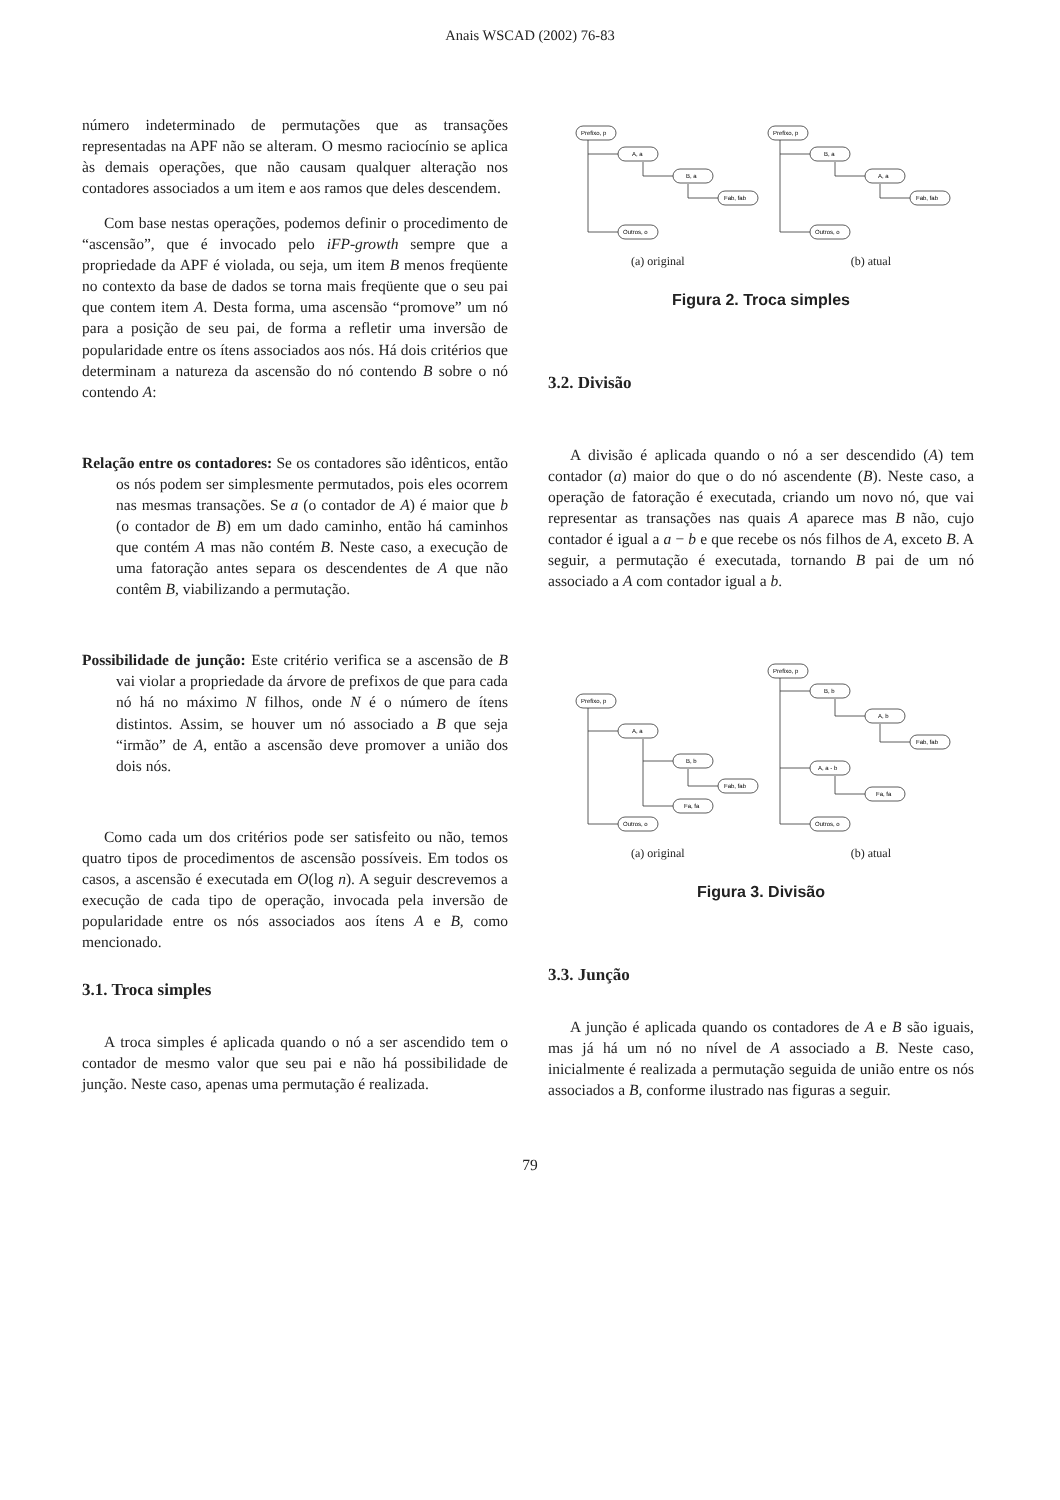Anais WSCAD (2002) 76-83
número indeterminado de permutações que as transações representadas na APF não se alteram. O mesmo raciocínio se aplica às demais operações, que não causam qualquer alteração nos contadores associados a um item e aos ramos que deles descendem.
Com base nestas operações, podemos definir o procedimento de “ascensão”, que é invocado pelo iFP-growth sempre que a propriedade da APF é violada, ou seja, um item B menos freqüente no contexto da base de dados se torna mais freqüente que o seu pai que contem item A. Desta forma, uma ascensão “promove” um nó para a posição de seu pai, de forma a refletir uma inversão de popularidade entre os ítens associados aos nós. Há dois critérios que determinam a natureza da ascensão do nó contendo B sobre o nó contendo A:
Relação entre os contadores: Se os contadores são idênticos, então os nós podem ser simplesmente permutados, pois eles ocorrem nas mesmas transações. Se a (o contador de A) é maior que b (o contador de B) em um dado caminho, então há caminhos que contém A mas não contém B. Neste caso, a execução de uma fatoração antes separa os descendentes de A que não contêm B, viabilizando a permutação.
Possibilidade de junção: Este critério verifica se a ascensão de B vai violar a propriedade da árvore de prefixos de que para cada nó há no máximo N filhos, onde N é o número de ítens distintos. Assim, se houver um nó associado a B que seja “irmão” de A, então a ascensão deve promover a união dos dois nós.
Como cada um dos critérios pode ser satisfeito ou não, temos quatro tipos de procedimentos de ascensão possíveis. Em todos os casos, a ascensão é executada em O(log n). A seguir descrevemos a execução de cada tipo de operação, invocada pela inversão de popularidade entre os nós associados aos ítens A e B, como mencionado.
3.1. Troca simples
A troca simples é aplicada quando o nó a ser ascendido tem o contador de mesmo valor que seu pai e não há possibilidade de junção. Neste caso, apenas uma permutação é realizada.
Prefixo, p
A, a
B, a
Fab, fab
Outros, o
Prefixo, p
B, a
A, a
Fab, fab
Outros, o
(a) original (b) atual
Figura 2. Troca simples
3.2. Divisão
A divisão é aplicada quando o nó a ser descendido (A) tem contador (a) maior do que o do nó ascendente (B). Neste caso, a operação de fatoração é executada, criando um novo nó, que vai representar as transações nas quais A aparece mas B não, cujo contador é igual a a − b e que recebe os nós filhos de A, exceto B. A seguir, a permutação é executada, tornando B pai de um nó associado a A com contador igual a b.
Prefixo, p
A, a
B, b
Fab, fab
Fa, fa
Outros, o
Prefixo, p
B, b
A, b
Fab, fab
A, a - b
Fa, fa
Outros, o
(a) original (b) atual
Figura 3. Divisão
3.3. Junção
A junção é aplicada quando os contadores de A e B são iguais, mas já há um nó no nível de A associado a B. Neste caso, inicialmente é realizada a permutação seguida de união entre os nós associados a B, conforme ilustrado nas figuras a seguir.
79